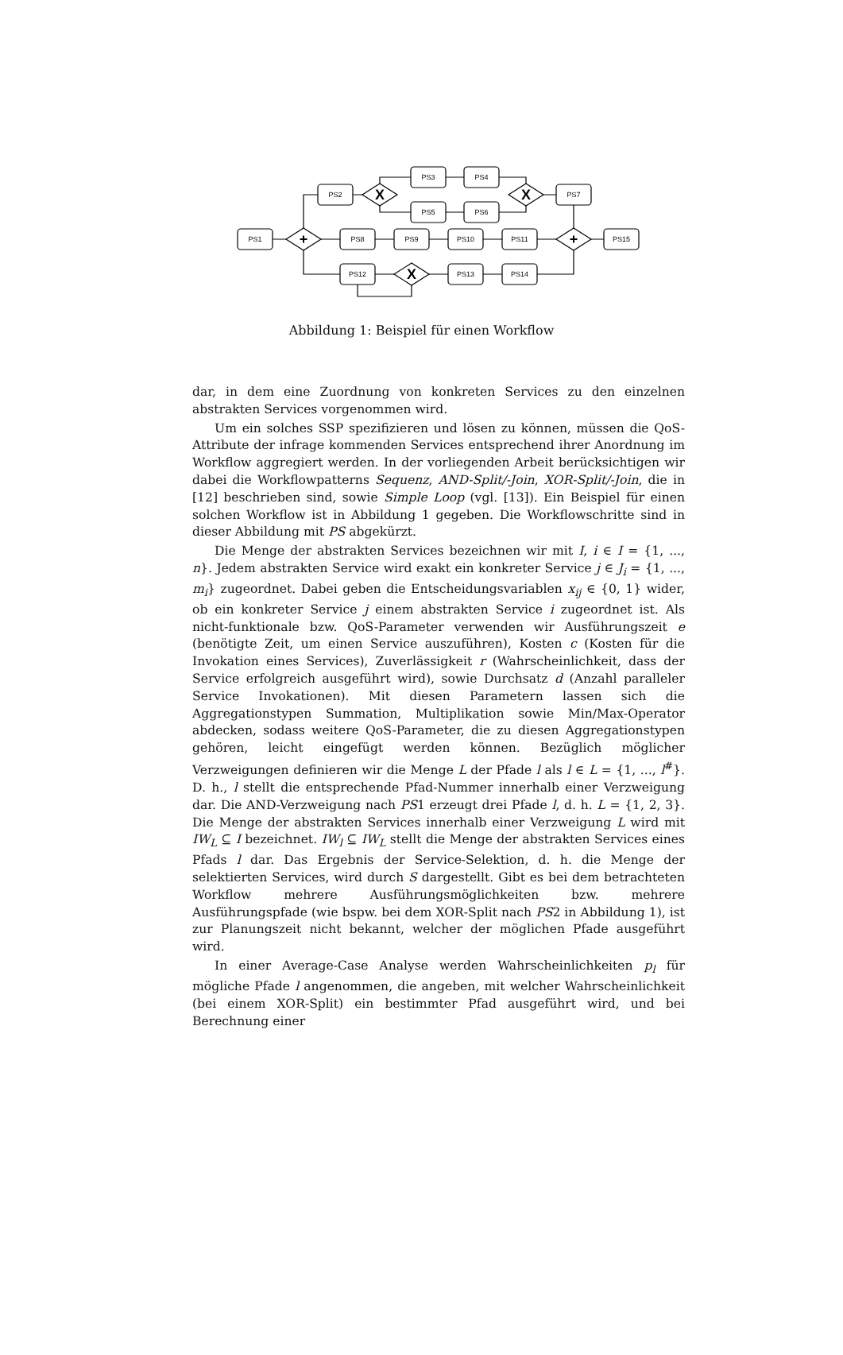PS1
PS2
PS3
PS4
PS5
PS6
PS7
PS8
PS9
PS10
PS11
PS15
PS12
PS13
PS14
+
+
X
X
X
Abbildung 1: Beispiel für einen Workflow
dar, in dem eine Zuordnung von konkreten Services zu den einzelnen abstrakten Services vorgenommen wird.
Um ein solches SSP spezifizieren und lösen zu können, müssen die QoS-Attribute der infrage kommenden Services entsprechend ihrer Anordnung im Workflow aggregiert werden. In der vorliegenden Arbeit berücksichtigen wir dabei die Workflowpatterns Sequenz, AND-Split/-Join, XOR-Split/-Join, die in [12] beschrieben sind, sowie Simple Loop (vgl. [13]). Ein Beispiel für einen solchen Workflow ist in Abbildung 1 gegeben. Die Workflowschritte sind in dieser Abbildung mit PS abgekürzt.
Die Menge der abstrakten Services bezeichnen wir mit I, i ∈ I = {1, ..., n}. Jedem abstrakten Service wird exakt ein konkreter Service j ∈ J<sub>i</sub> = {1, ..., m<sub>i</sub>} zugeordnet. Dabei geben die Entscheidungsvariablen x<sub>ij</sub> ∈ {0, 1} wider, ob ein konkreter Service j einem abstrakten Service i zugeordnet ist. Als nicht-funktionale bzw. QoS-Parameter verwenden wir Ausführungszeit e (benötigte Zeit, um einen Service auszuführen), Kosten c (Kosten für die Invokation eines Services), Zuverlässigkeit r (Wahrscheinlichkeit, dass der Service erfolgreich ausgeführt wird), sowie Durchsatz d (Anzahl paralleler Service Invokationen). Mit diesen Parametern lassen sich die Aggregationstypen Summation, Multiplikation sowie Min/Max-Operator abdecken, sodass weitere QoS-Parameter, die zu diesen Aggregationstypen gehören, leicht eingefügt werden können. Bezüglich möglicher Verzweigungen definieren wir die Menge L der Pfade l als l ∈ L = {1, ..., l<sup>#</sup>}. D. h., l stellt die entsprechende Pfad-Nummer innerhalb einer Verzweigung dar. Die AND-Verzweigung nach PS1 erzeugt drei Pfade l, d. h. L = {1, 2, 3}. Die Menge der abstrakten Services innerhalb einer Verzweigung L wird mit IW<sub>L</sub> ⊆ I bezeichnet. IW<sub>l</sub> ⊆ IW<sub>L</sub> stellt die Menge der abstrakten Services eines Pfads l dar. Das Ergebnis der Service-Selektion, d. h. die Menge der selektierten Services, wird durch S dargestellt. Gibt es bei dem betrachteten Workflow mehrere Ausführungsmöglichkeiten bzw. mehrere Ausführungspfade (wie bspw. bei dem XOR-Split nach PS2 in Abbildung 1), ist zur Planungszeit nicht bekannt, welcher der möglichen Pfade ausgeführt wird.
In einer Average-Case Analyse werden Wahrscheinlichkeiten p<sub>l</sub> für mögliche Pfade l angenommen, die angeben, mit welcher Wahrscheinlichkeit (bei einem XOR-Split) ein bestimmter Pfad ausgeführt wird, und bei Berechnung einer